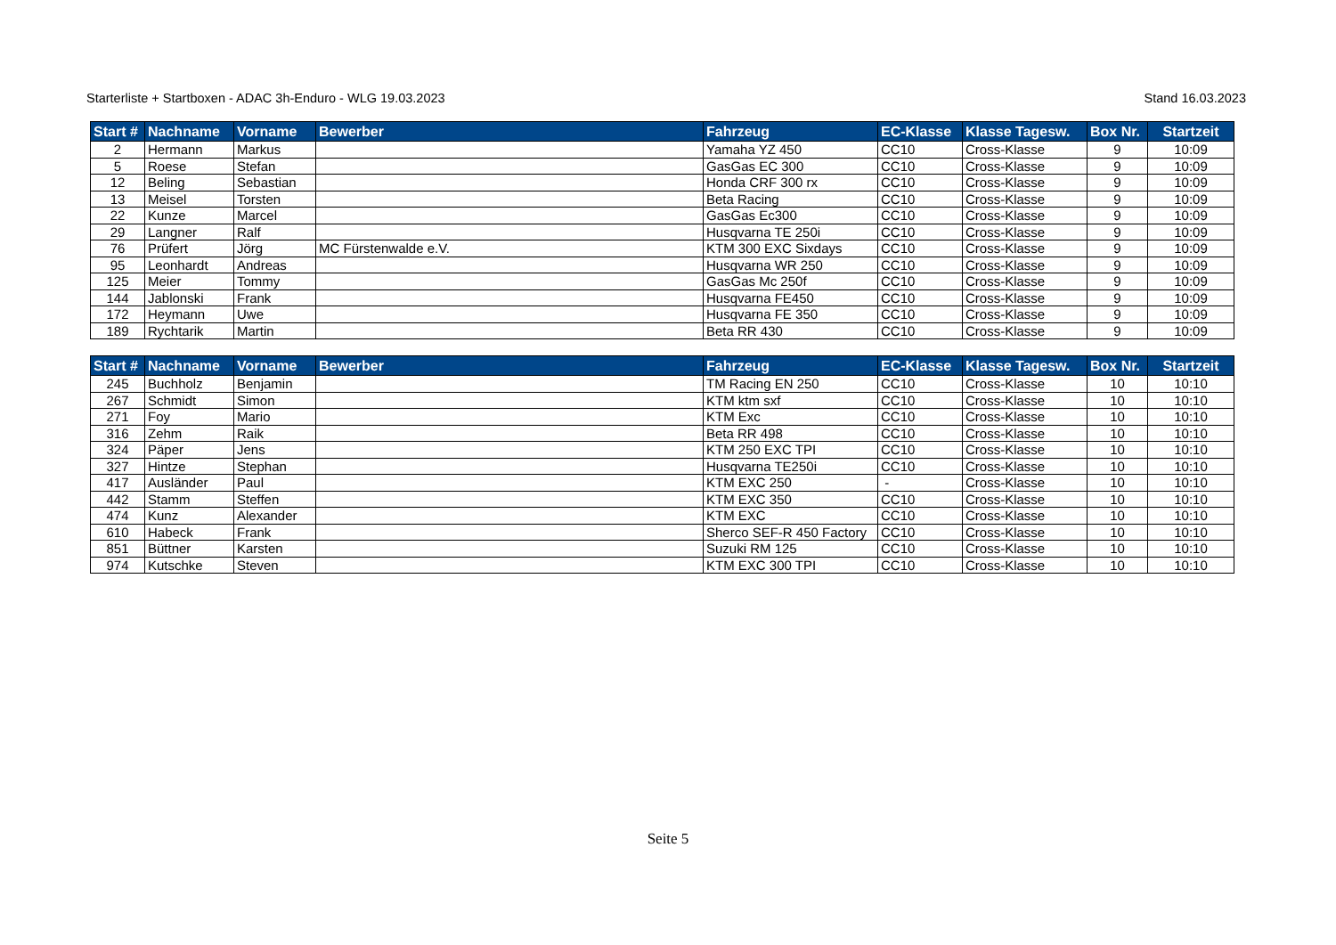Starterliste + Startboxen - ADAC 3h-Enduro - WLG 19.03.2023 Stand 16.03.2023
| Start # | Nachname | Vorname | Bewerber | Fahrzeug | EC-Klasse | Klasse Tagesw. | Box Nr. | Startzeit |
| --- | --- | --- | --- | --- | --- | --- | --- | --- |
| 2 | Hermann | Markus | | Yamaha YZ 450 | CC10 | Cross-Klasse | 9 | 10:09 |
| 5 | Roese | Stefan | | GasGas EC 300 | CC10 | Cross-Klasse | 9 | 10:09 |
| 12 | Beling | Sebastian | | Honda CRF 300 rx | CC10 | Cross-Klasse | 9 | 10:09 |
| 13 | Meisel | Torsten | | Beta Racing | CC10 | Cross-Klasse | 9 | 10:09 |
| 22 | Kunze | Marcel | | GasGas Ec300 | CC10 | Cross-Klasse | 9 | 10:09 |
| 29 | Langner | Ralf | | Husqvarna TE 250i | CC10 | Cross-Klasse | 9 | 10:09 |
| 76 | Prüfert | Jörg | MC Fürstenwalde e.V. | KTM 300 EXC Sixdays | CC10 | Cross-Klasse | 9 | 10:09 |
| 95 | Leonhardt | Andreas | | Husqvarna WR 250 | CC10 | Cross-Klasse | 9 | 10:09 |
| 125 | Meier | Tommy | | GasGas Mc 250f | CC10 | Cross-Klasse | 9 | 10:09 |
| 144 | Jablonski | Frank | | Husqvarna FE450 | CC10 | Cross-Klasse | 9 | 10:09 |
| 172 | Heymann | Uwe | | Husqvarna FE 350 | CC10 | Cross-Klasse | 9 | 10:09 |
| 189 | Rychtarik | Martin | | Beta RR 430 | CC10 | Cross-Klasse | 9 | 10:09 |
| Start # | Nachname | Vorname | Bewerber | Fahrzeug | EC-Klasse | Klasse Tagesw. | Box Nr. | Startzeit |
| --- | --- | --- | --- | --- | --- | --- | --- | --- |
| 245 | Buchholz | Benjamin | | TM Racing EN 250 | CC10 | Cross-Klasse | 10 | 10:10 |
| 267 | Schmidt | Simon | | KTM ktm sxf | CC10 | Cross-Klasse | 10 | 10:10 |
| 271 | Foy | Mario | | KTM Exc | CC10 | Cross-Klasse | 10 | 10:10 |
| 316 | Zehm | Raik | | Beta RR 498 | CC10 | Cross-Klasse | 10 | 10:10 |
| 324 | Päper | Jens | | KTM 250 EXC TPI | CC10 | Cross-Klasse | 10 | 10:10 |
| 327 | Hintze | Stephan | | Husqvarna TE250i | CC10 | Cross-Klasse | 10 | 10:10 |
| 417 | Ausländer | Paul | | KTM EXC 250 | - | Cross-Klasse | 10 | 10:10 |
| 442 | Stamm | Steffen | | KTM EXC 350 | CC10 | Cross-Klasse | 10 | 10:10 |
| 474 | Kunz | Alexander | | KTM EXC | CC10 | Cross-Klasse | 10 | 10:10 |
| 610 | Habeck | Frank | | Sherco SEF-R 450 Factory | CC10 | Cross-Klasse | 10 | 10:10 |
| 851 | Büttner | Karsten | | Suzuki RM 125 | CC10 | Cross-Klasse | 10 | 10:10 |
| 974 | Kutschke | Steven | | KTM EXC 300 TPI | CC10 | Cross-Klasse | 10 | 10:10 |
Seite 5